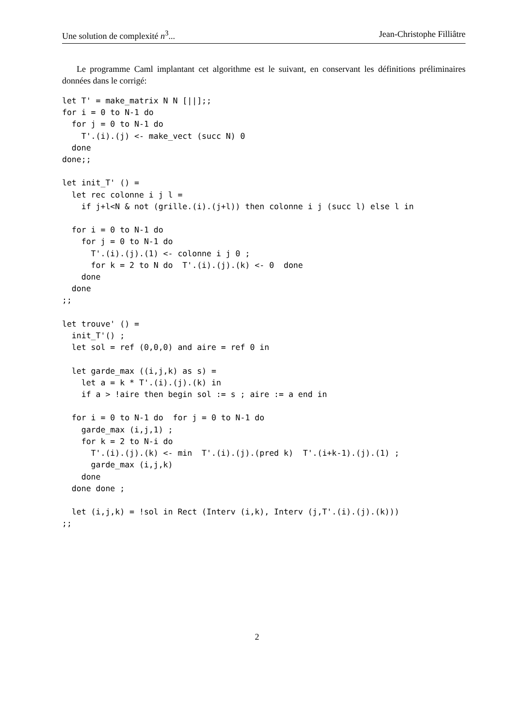Une solution de complexité n<sup>3</sup>... Jean-Christophe Filliâtre
Le programme Caml implantant cet algorithme est le suivant, en conservant les définitions préliminaires données dans le corrigé:
let T' = make_matrix N N [||];;
for i = 0 to N-1 do
  for j = 0 to N-1 do
    T'.(i).(j) <- make_vect (succ N) 0
  done
done;;

let init_T' () =
  let rec colonne i j l =
    if j+l<N & not (grille.(i).(j+l)) then colonne i j (succ l) else l in

  for i = 0 to N-1 do
    for j = 0 to N-1 do
      T'.(i).(j).(1) <- colonne i j 0 ;
      for k = 2 to N do  T'.(i).(j).(k) <- 0  done
    done
  done
;;

let trouve' () =
  init_T'() ;
  let sol = ref (0,0,0) and aire = ref 0 in

  let garde_max ((i,j,k) as s) =
    let a = k * T'.(i).(j).(k) in
    if a > !aire then begin sol := s ; aire := a end in

  for i = 0 to N-1 do  for j = 0 to N-1 do
    garde_max (i,j,1) ;
    for k = 2 to N-i do
      T'.(i).(j).(k) <- min  T'.(i).(j).(pred k)  T'.(i+k-1).(j).(1) ;
      garde_max (i,j,k)
    done
  done done ;

  let (i,j,k) = !sol in Rect (Interv (i,k), Interv (j,T'.(i).(j).(k)))
;;
2